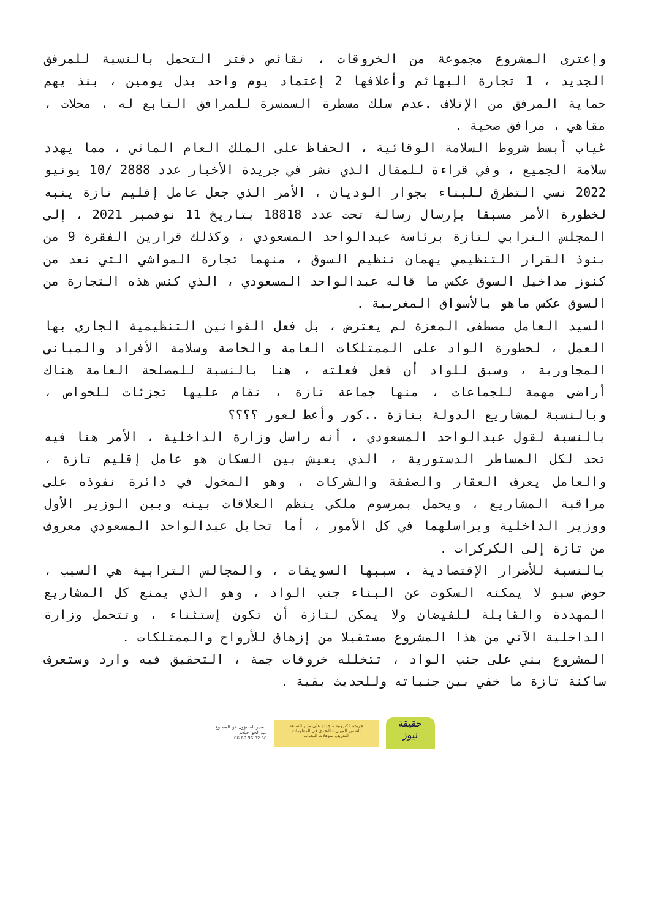وإعترى المشروع مجموعة من الخروقات ، نقائص دفتر التحمل بالنسبة للمرفق الجديد ، 1 تجارة البهائم وأعلافها 2 إعتماد يوم واحد بدل يومين ، بنذ يهم حماية المرفق من الإتلاف .عدم سلك مسطرة السمسرة للمرافق التابع له ، محلات ، مقاهي ، مرافق صحية .
غياب أبسط شروط السلامة الوقائية ، الحفاظ على الملك العام المائي ، مما يهدد سلامة الجميع ، وفي قراءة للمقال الذي نشر في جريدة الأخبار عدد 2888 /10 يونيو 2022 نسي التطرق للبناء بجوار الوديان ، الأمر الذي جعل عامل إقليم تازة ينبه لخطورة الأمر مسبقا بإرسال رسالة تحت عدد 18818 بتاريخ 11 نوفمبر 2021 ، إلى المجلس الترابي لتازة برئاسة عبدالواحد المسعودي ، وكذلك قرارين الفقرة 9 من بنوذ القرار التنظيمي يهمان تنظيم السوق ، منهما تجارة المواشي التي تعد من كنوز مداخيل السوق عكس ما قاله عبدالواحد المسعودي ، الذي كنس هذه التجارة من السوق عكس ماهو بالأسواق المغربية .
السيد العامل مصطفى المعزة لم يعترض ، بل فعل القوانين التنظيمية الجاري بها العمل ، لخطورة الواد على الممتلكات العامة والخاصة وسلامة الأفراد والمباني المجاورية ، وسبق للواد أن فعل فعلته ، هنا بالنسبة للمصلحة العامة هناك أراضي مهمة للجماعات ، منها جماعة تازة ، تقام عليها تجزئات للخواص ، وبالنسبة لمشاريع الدولة بتازة ..كور وأعط لعور ؟؟؟؟
بالنسبة لقول عبدالواحد المسعودي ، أنه راسل وزارة الداخلية ، الأمر هنا فيه تحد لكل المساطر الدستورية ، الذي يعيش بين السكان هو عامل إقليم تازة ، والعامل يعرف العقار والصفقة والشركات ، وهو المخول في دائرة نفوذه على مراقبة المشاريع ، ويحمل بمرسوم ملكي ينظم العلاقات بينه وبين الوزير الأول ووزير الداخلية ويراسلهما في كل الأمور ، أما تحايل عبدالواحد المسعودي معروف من تازة إلى الكركرات .
بالنسبة للأضرار الإقتصادية ، سببها السويقات ، والمجالس الترابية هي السبب ، حوض سبو لا يمكنه السكوت عن البناء جنب الواد ، وهو الذي يمنع كل المشاريع المهددة والقابلة للفيضان ولا يمكن لتازة أن تكون إستثناء ، وتتحمل وزارة الداخلية الآتي من هذا المشروع مستقبلا من إزهاق للأرواح والممتلكات .
المشروع بني على جنب الواد ، تتخلله خروقات جمة ، التحقيق فيه وارد وستعرف ساكنة تازة ما خفي بين جنباته وللحديث بقية .
المدير المسؤول عن المطبوع
عبد الحق حيلاش
06 69 96 32 50
جريدة إلكترونية متجددة على مدار الساعة
الضمير المهني - التحري في المعلومات
التعريف بمؤهلات المغرب
حقيقة
نيوز